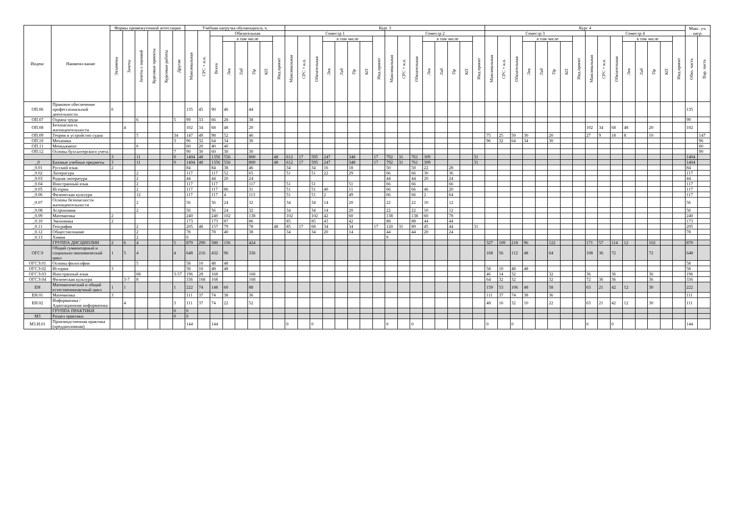| Индекс | Наимено-вание | Формы промежуточной аттестации | | | | | | Учебная нагрузка обучающихся, ч. | | | | | | | | Курс 3 | | | | | | | | | | | | | | | | Курс 4 | | | | | | | | | | | | | | | | Макс. уч. нагр. | |
| --- | --- | --- | --- | --- | --- | --- | --- | --- | --- | --- | --- | --- | --- | --- | --- | --- | --- | --- | --- | --- | --- | --- | --- | --- | --- | --- | --- | --- | --- | --- | --- | --- | --- | --- | --- | --- | --- | --- | --- | --- | --- | --- | --- | --- | --- | --- | --- | --- | --- |
| | | Экзамены | Зачеты | Зачеты с оценкой | Курсовые проекты | Курсовые работы | Другие | Максимальная | СРС + и.п. | Обязательная | | | | | | Семестр 1 | | | | | | | | Семестр 2 | | | | | | | | Семестр 3 | | | | | | | | Семестр 4 | | | | | | | | | |
| | | | | | | | | | | Всего | в том числе | | | | Инд.проект | Максимальная | СРС + и.п. | Обязательная | в том числе | | | | Инд.проект | Максимальная | СРС + и.п. | Обязательная | в том числе | | | | Инд.проект | Максимальная | СРС + и.п. | Обязательная | в том числе | | | | Инд.проект | Максимальная | СРС + и.п. | Обязательная | в том числе | | | | Инд.проект | Обяз. часть | Вар. часть |
| | | | | | | | | | | | Лек | Лаб | Пр | КП | | | | | Лек | Лаб | Пр | КП | | | | | Лек | Лаб | Пр | КП | | | | | Лек | Лаб | Пр | КП | | | | | Лек | Лаб | Пр | КП | | | |
| ОП.06 | Правовое обеспечение профессиональной деятельности | 6 | | | | | | 135 | 45 | 90 | 46 | | 44 | | | | | | | | | | | | | | | | | | | | | | | | | | | | | | | | | | | 135 | |
| ОП.07 | Охрана труда | | | 6 | | | 5 | 99 | 33 | 66 | 28 | | 38 | | | | | | | | | | | | | | | | | | | | | | | | | | | | | | | | | | | 99 | |
| ОП.08 | Безопасность жизнедеятельности | | 4 | | | | | 102 | 34 | 68 | 48 | | 20 | | | | | | | | | | | | | | | | | | | | | | | | | | | 102 | 34 | 68 | 48 | | 20 | | | 102 | |
| ОП.09 | Теория и устройство судна | | | 5 | | | 34 | 147 | 49 | 98 | 52 | | 46 | | | | | | | | | | | | | | | | | | | 75 | 25 | 50 | 30 | | 20 | | | 27 | 9 | 18 | 8 | | 10 | | | | 147 |
| ОП.10 | Механика | | | | | | 3 | 96 | 32 | 64 | 34 | | 30 | | | | | | | | | | | | | | | | | | | 96 | 32 | 64 | 34 | | 30 | | | | | | | | | | | | 96 |
| ОП.11 | Менеджмент | | | 6 | | | | 60 | 20 | 40 | 40 | | | | | | | | | | | | | | | | | | | | | | | | | | | | | | | | | | | | | | 60 |
| ОП.12 | Основы бухгалтерского учета | | | | | | 7 | 90 | 30 | 60 | 30 | | 30 | | | | | | | | | | | | | | | | | | | | | | | | | | | | | | | | | | | | 90 |
| | | 3 | | 11 | | | 0 | 1404 | 48 | 1356 | 556 | | 800 | | 48 | 612 | 17 | 595 | 247 | | 348 | | 17 | 792 | 31 | 761 | 309 | | | | 31 | | | | | | | | | | | | | | | | | 1404 | |
| _0 | Базовые учебные предметы | 3 | | 11 | | | 0 | 1404 | 48 | 1356 | 556 | | 800 | | 48 | 612 | 17 | 595 | 247 | | 348 | | 17 | 792 | 31 | 761 | 309 | | | | 31 | | | | | | | | | | | | | | | | | 1404 | |
| _0.01 | Русский язык | 2 | | | | | | 84 | | 84 | 38 | | 46 | | | 34 | | 34 | 16 | | 18 | | | 50 | | 50 | 22 | | 28 | | | | | | | | | | | | | | | | | | | 84 | |
| _0.02 | Литература | | | 2 | | | | 117 | | 117 | 52 | | 65 | | | 51 | | 51 | 22 | | 29 | | | 66 | | 66 | 30 | | 36 | | | | | | | | | | | | | | | | | | | 117 | |
| _0.03 | Родная литература | | | 2 | | | | 44 | | 44 | 20 | | 24 | | | | | | | | | | | 44 | | 44 | 20 | | 24 | | | | | | | | | | | | | | | | | | | 44 | |
| _0.04 | Иностранный язык | | | 2 | | | | 117 | | 117 | | | 117 | | | 51 | | 51 | | | 51 | | | 66 | | 66 | | | 66 | | | | | | | | | | | | | | | | | | | 117 | |
| _0.05 | История | | | 2 | | | | 117 | | 117 | 86 | | 31 | | | 51 | | 51 | 40 | | 11 | | | 66 | | 66 | 46 | | 20 | | | | | | | | | | | | | | | | | | | 117 | |
| _0.06 | Физическая культура | | | 12 | | | | 117 | | 117 | 4 | | 113 | | | 51 | | 51 | 2 | | 49 | | | 66 | | 66 | 2 | | 64 | | | | | | | | | | | | | | | | | | | 117 | |
| _0.07 | Основы безопасности жизнедеятельности | | | 2 | | | | 56 | | 56 | 24 | | 32 | | | 34 | | 34 | 14 | | 20 | | | 22 | | 22 | 10 | | 12 | | | | | | | | | | | | | | | | | | | 56 | |
| _0.08 | Астрономия | | | 2 | | | | 56 | | 56 | 24 | | 32 | | | 34 | | 34 | 14 | | 20 | | | 22 | | 22 | 10 | | 12 | | | | | | | | | | | | | | | | | | | 56 | |
| _0.09 | Математика | 2 | | | | | | 240 | | 240 | 102 | | 138 | | | 102 | | 102 | 42 | | 60 | | | 138 | | 138 | 60 | | 78 | | | | | | | | | | | | | | | | | | | 240 | |
| _0.10 | Экономика | 2 | | | | | | 173 | | 173 | 87 | | 86 | | | 85 | | 85 | 43 | | 42 | | | 88 | | 88 | 44 | | 44 | | | | | | | | | | | | | | | | | | | 173 | |
| _0.11 | География | | | 2 | | | | 205 | 48 | 157 | 79 | | 78 | | 48 | 85 | 17 | 68 | 34 | | 34 | | 17 | 120 | 31 | 89 | 45 | | 44 | | 31 | | | | | | | | | | | | | | | | | 205 | |
| _0.12 | Обществознание | | | 2 | | | | 78 | | 78 | 40 | | 38 | | | 34 | | 34 | 20 | | 14 | | | 44 | | 44 | 20 | | 24 | | | | | | | | | | | | | | | | | | | 78 | |
| _0.13 | Химия | | | 2 | | | | 0 | | | | | | | | | | | | | | | | 0 | | | | | | | | | | | | | | | | | | | | | | | | | |
| | ГРУППА ДИСЦИПЛИН | 2 | 6 | 4 | | | 5 | 870 | 290 | 580 | 156 | | 424 | | | | | | | | | | | | | | | | | | | 327 | 109 | 218 | 96 | | 122 | | | 171 | 57 | 114 | 12 | | 102 | | | 870 | |
| ОГСЭ | Общий гуманитарный и социально-экономический цикл | 1 | 5 | 4 | | | 4 | 648 | 216 | 432 | 96 | | 336 | | | | | | | | | | | | | | | | | | | 168 | 56 | 112 | 48 | | 64 | | | 108 | 36 | 72 | | | 72 | | | 648 | |
| ОГСЭ.01 | Основы философии | | | 5 | | | | 58 | 10 | 48 | 48 | | | | | | | | | | | | | | | | | | | | | | | | | | | | | | | | | | | | | 58 | |
| ОГСЭ.02 | История | 3 | | | | | | 58 | 10 | 48 | 48 | | | | | | | | | | | | | | | | | | | | | 58 | 10 | 48 | 48 | | | | | | | | | | | | | 58 | |
| ОГСЭ.03 | Иностранный язык | | | 68 | | | 3-57 | 196 | 28 | 168 | | | 168 | | | | | | | | | | | | | | | | | | | 46 | 14 | 32 | | | 32 | | | 36 | | 36 | | | 36 | | | 196 | |
| ОГСЭ.04 | Физическая культура | | 3-7 | 8 | | | | 336 | 168 | 168 | | | 168 | | | | | | | | | | | | | | | | | | | 64 | 32 | 32 | | | 32 | | | 72 | 36 | 36 | | | 36 | | | 336 | |
| ЕН | Математический и общий естественнонаучный цикл | 1 | 1 | | | | 1 | 222 | 74 | 148 | 60 | | 88 | | | | | | | | | | | | | | | | | | | 159 | 53 | 106 | 48 | | 58 | | | 63 | 21 | 42 | 12 | | 30 | | | 222 | |
| ЕН.01 | Математика | 3 | | | | | | 111 | 37 | 74 | 38 | | 36 | | | | | | | | | | | | | | | | | | | 111 | 37 | 74 | 38 | | 36 | | | | | | | | | | | 111 | |
| ЕН.02 | Информатика / Адаптационная информатика | | 4 | | | | 3 | 111 | 37 | 74 | 22 | | 52 | | | | | | | | | | | | | | | | | | | 48 | 16 | 32 | 10 | | 22 | | | 63 | 21 | 42 | 12 | | 30 | | | 111 | |
| | ГРУППА ПРАКТИКИ | | | | | | 0 | 0 | | | | | | | | | | | | | | | | | | | | | | | | | | | | | | | | | | | | | | | | | |
| М3 | Раздел практики | | | | | | 0 | 0 | | | | | | | | | | | | | | | | | | | | | | | | | | | | | | | | | | | | | | | | | |
| М3.Н.01 | Производственная практика (преддипломная) | | | | | | | 144 | | 144 | | | | | | 0 | | 0 | | | | | | 0 | | 0 | | | | | | 0 | | 0 | | | | | | 0 | | 0 | | | | | | 144 | |